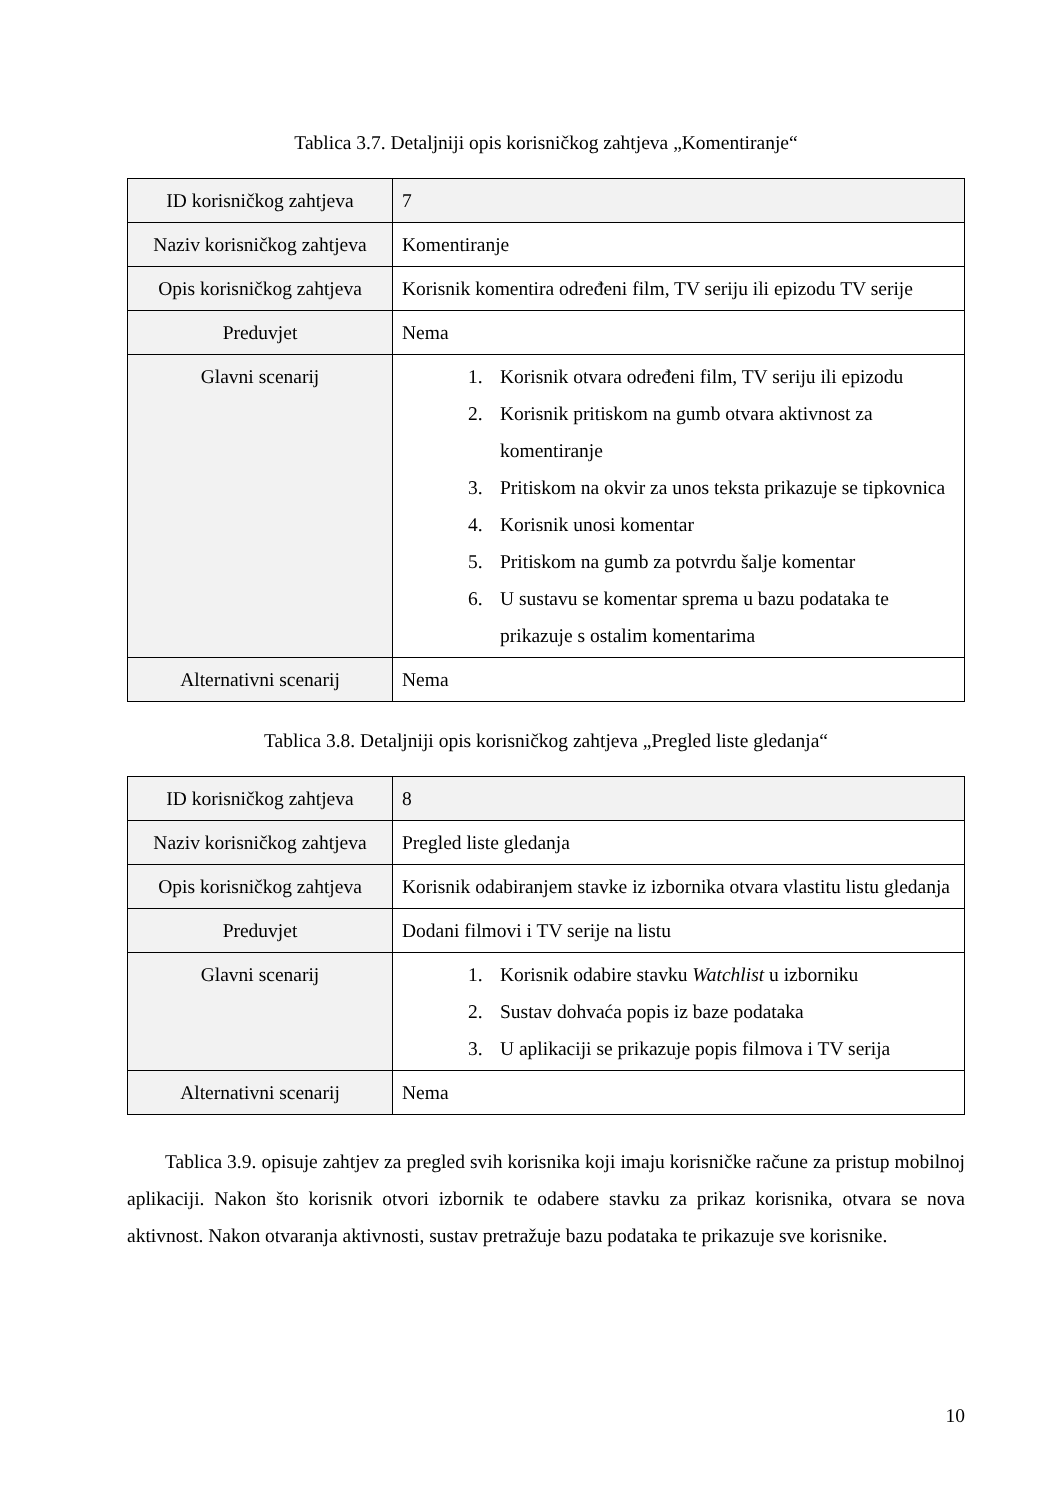Tablica 3.7. Detaljniji opis korisničkog zahtjeva „Komentiranje“
| ID korisničkog zahtjeva | 7 |
| Naziv korisničkog zahtjeva | Komentiranje |
| Opis korisničkog zahtjeva | Korisnik komentira određeni film, TV seriju ili epizodu TV serije |
| Preduvjet | Nema |
| Glavni scenarij | 1. Korisnik otvara određeni film, TV seriju ili epizodu 2. Korisnik pritiskom na gumb otvara aktivnost za komentiranje 3. Pritiskom na okvir za unos teksta prikazuje se tipkovnica 4. Korisnik unosi komentar 5. Pritiskom na gumb za potvrdu šalje komentar 6. U sustavu se komentar sprema u bazu podataka te prikazuje s ostalim komentarima |
| Alternativni scenarij | Nema |
Tablica 3.8. Detaljniji opis korisničkog zahtjeva „Pregled liste gledanja“
| ID korisničkog zahtjeva | 8 |
| Naziv korisničkog zahtjeva | Pregled liste gledanja |
| Opis korisničkog zahtjeva | Korisnik odabiranjem stavke iz izbornika otvara vlastitu listu gledanja |
| Preduvjet | Dodani filmovi i TV serije na listu |
| Glavni scenarij | 1. Korisnik odabire stavku Watchlist u izborniku 2. Sustav dohvaća popis iz baze podataka 3. U aplikaciji se prikazuje popis filmova i TV serija |
| Alternativni scenarij | Nema |
Tablica 3.9. opisuje zahtjev za pregled svih korisnika koji imaju korisničke račune za pristup mobilnoj aplikaciji. Nakon što korisnik otvori izbornik te odabere stavku za prikaz korisnika, otvara se nova aktivnost. Nakon otvaranja aktivnosti, sustav pretražuje bazu podataka te prikazuje sve korisnike.
10